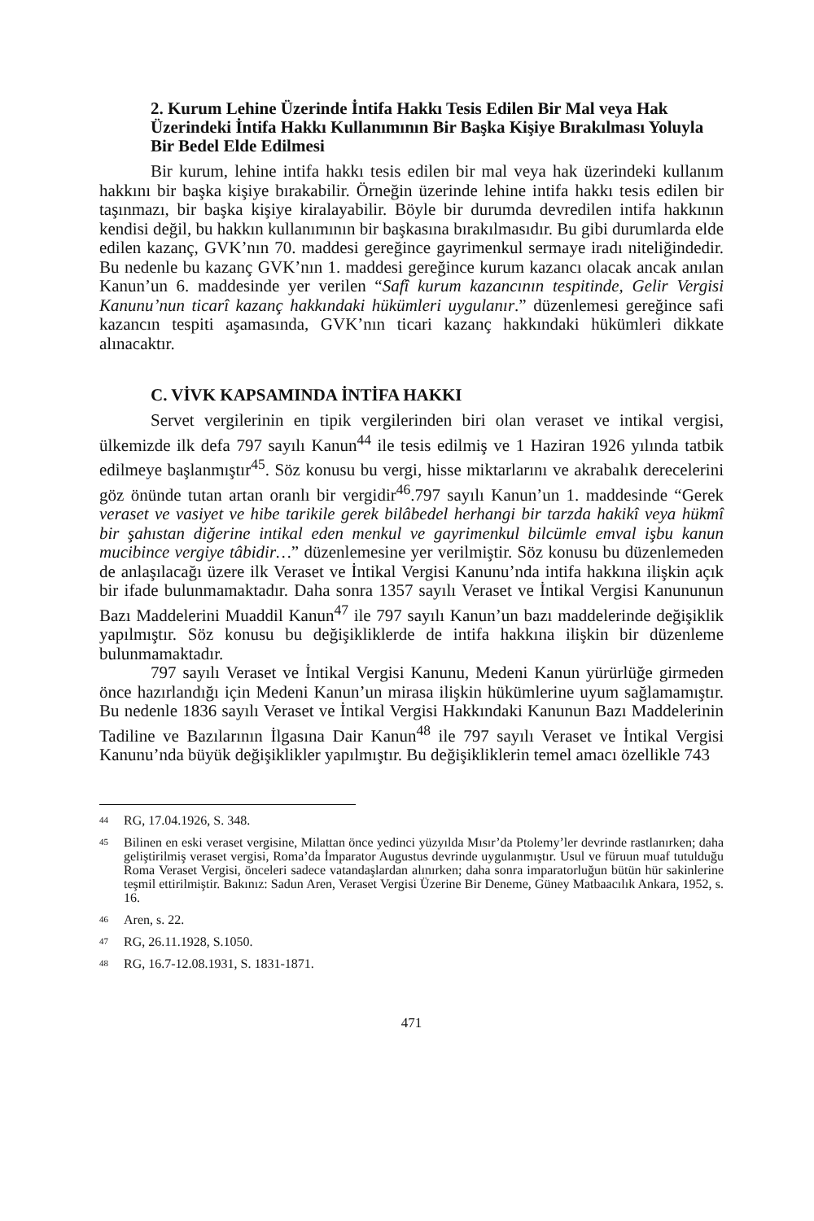2. Kurum Lehine Üzerinde İntifa Hakkı Tesis Edilen Bir Mal veya Hak Üzerindeki İntifa Hakkı Kullanımının Bir Başka Kişiye Bırakılması Yoluyla Bir Bedel Elde Edilmesi
Bir kurum, lehine intifa hakkı tesis edilen bir mal veya hak üzerindeki kullanım hakkını bir başka kişiye bırakabilir. Örneğin üzerinde lehine intifa hakkı tesis edilen bir taşınmazı, bir başka kişiye kiralayabilir. Böyle bir durumda devredilen intifa hakkının kendisi değil, bu hakkın kullanımının bir başkasına bırakılmasıdır. Bu gibi durumlarda elde edilen kazanç, GVK’nın 70. maddesi gereğince gayrimenkul sermaye iradı niteliğindedir. Bu nedenle bu kazanç GVK’nın 1. maddesi gereğince kurum kazancı olacak ancak anılan Kanun’un 6. maddesinde yer verilen “Safî kurum kazancının tespitinde, Gelir Vergisi Kanunu’nun ticarî kazanç hakkındaki hükümleri uygulanır.” düzenlemesi gereğince safi kazancın tespiti aşamasında, GVK’nın ticari kazanç hakkındaki hükümleri dikkate alınacaktır.
C. VİVK KAPSAMINDA İNTİFA HAKKI
Servet vergilerinin en tipik vergilerinden biri olan veraset ve intikal vergisi, ülkemizde ilk defa 797 sayılı Kanun<sup>44</sup> ile tesis edilmiş ve 1 Haziran 1926 yılında tatbik edilmeye başlanmıştır<sup>45</sup>. Söz konusu bu vergi, hisse miktarlarını ve akrabalık derecelerini göz önünde tutan artan oranlı bir vergidir<sup>46</sup>.797 sayılı Kanun’un 1. maddesinde “Gerek veraset ve vasiyet ve hibe tarikile gerek bilâbedel herhangi bir tarzda hakikî veya hükmî bir şahıstan diğerine intikal eden menkul ve gayrimenkul bilcümle emval işbu kanun mucibince vergiye tâbidir…” düzenlemesine yer verilmiştir. Söz konusu bu düzenlemeden de anlaşılacağı üzere ilk Veraset ve İntikal Vergisi Kanunu’nda intifa hakkına ilişkin açık bir ifade bulunmamaktadır. Daha sonra 1357 sayılı Veraset ve İntikal Vergisi Kanununun Bazı Maddelerini Muaddil Kanun<sup>47</sup> ile 797 sayılı Kanun’un bazı maddelerinde değişiklik yapılmıştır. Söz konusu bu değişikliklerde de intifa hakkına ilişkin bir düzenleme bulunmamaktadır.
797 sayılı Veraset ve İntikal Vergisi Kanunu, Medeni Kanun yürürlüğe girmeden önce hazırlandığı için Medeni Kanun’un mirasa ilişkin hükümlerine uyum sağlamamıştır. Bu nedenle 1836 sayılı Veraset ve İntikal Vergisi Hakkındaki Kanunun Bazı Maddelerinin Tadiline ve Bazılarının İlgasına Dair Kanun<sup>48</sup> ile 797 sayılı Veraset ve İntikal Vergisi Kanunu’nda büyük değişiklikler yapılmıştır. Bu değişikliklerin temel amacı özellikle 743
44
RG, 17.04.1926, S. 348.
45
Bilinen en eski veraset vergisine, Milattan önce yedinci yüzyılda Mısır’da Ptolemy’ler devrinde rastlanırken; daha geliştirilmiş veraset vergisi, Roma’da İmparator Augustus devrinde uygulanmıştır. Usul ve füruun muaf tutulduğu Roma Veraset Vergisi, önceleri sadece vatandaşlardan alınırken; daha sonra imparatorluğun bütün hür sakinlerine teşmil ettirilmiştir. Bakınız: Sadun Aren, Veraset Vergisi Üzerine Bir Deneme, Güney Matbaacılık Ankara, 1952, s. 16.
46
Aren, s. 22.
47
RG, 26.11.1928, S.1050.
48
RG, 16.7-12.08.1931, S. 1831-1871.
471